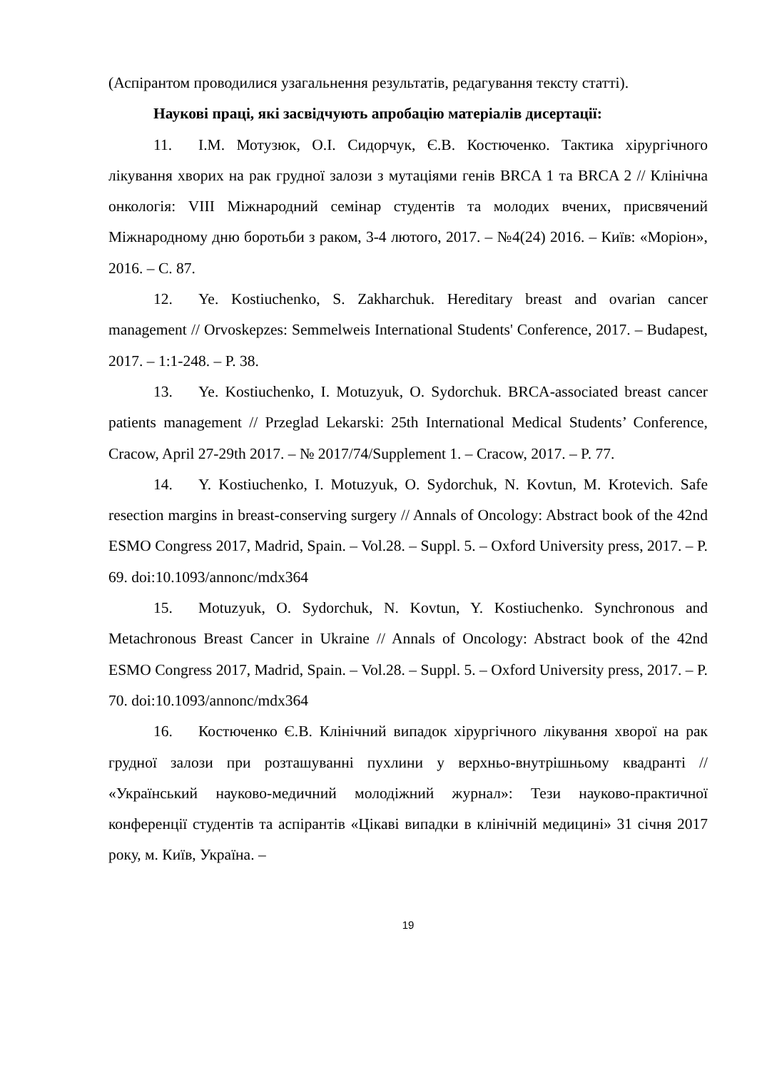(Аспірантом проводилися узагальнення результатів, редагування тексту статті).
Наукові праці, які засвідчують апробацію матеріалів дисертації:
11. І.М. Мотузюк, О.І. Сидорчук, Є.В. Костюченко. Тактика хірургічного лікування хворих на рак грудної залози з мутаціями генів BRCA 1 та BRCA 2 // Клінічна онкологія: VIII Міжнародний семінар студентів та молодих вчених, присвячений Міжнародному дню боротьби з раком, 3-4 лютого, 2017. – №4(24) 2016. – Київ: «Моріон», 2016. – С. 87.
12. Ye. Kostiuchenko, S. Zakharchuk. Hereditary breast and ovarian cancer management // Orvoskepzes: Semmelweis International Students' Conference, 2017. – Budapest, 2017. – 1:1-248. – P. 38.
13. Ye. Kostiuchenko, I. Motuzyuk, O. Sydorchuk. BRCA-associated breast cancer patients management // Przeglad Lekarski: 25th International Medical Students’ Conference, Cracow, April 27-29th 2017. – № 2017/74/Supplement 1. – Cracow, 2017. – P. 77.
14. Y. Kostiuchenko, I. Motuzyuk, O. Sydorchuk, N. Kovtun, M. Krotevich. Safe resection margins in breast-conserving surgery // Annals of Oncology: Abstract book of the 42nd ESMO Congress 2017, Madrid, Spain. – Vol.28. – Suppl. 5. – Oxford University press, 2017. – P. 69. doi:10.1093/annonc/mdx364
15. Motuzyuk, O. Sydorchuk, N. Kovtun, Y. Kostiuchenko. Synchronous and Metachronous Breast Cancer in Ukraine // Annals of Oncology: Abstract book of the 42nd ESMO Congress 2017, Madrid, Spain. – Vol.28. – Suppl. 5. – Oxford University press, 2017. – P. 70. doi:10.1093/annonc/mdx364
16. Костюченко Є.В. Клінічний випадок хірургічного лікування хворої на рак грудної залози при розташуванні пухлини у верхньо-внутрішньому квадранті // «Український науково-медичний молодіжний журнал»: Тези науково-практичної конференції студентів та аспірантів «Цікаві випадки в клінічній медицині» 31 січня 2017 року, м. Київ, Україна. –
19